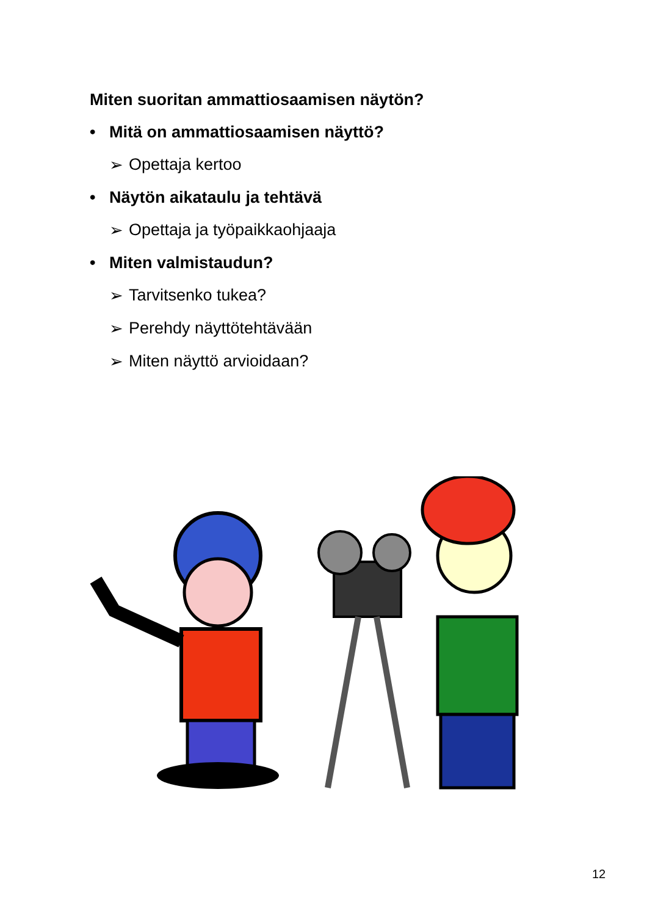Miten suoritan ammattiosaamisen näytön?
• Mitä on ammattiosaamisen näyttö?
➢ Opettaja kertoo
• Näytön aikataulu ja tehtävä
➢ Opettaja ja työpaikkaohjaaja
• Miten valmistaudun?
➢ Tarvitsenko tukea?
➢ Perehdy näyttötehtävään
➢ Miten näyttö arvioidaan?
12